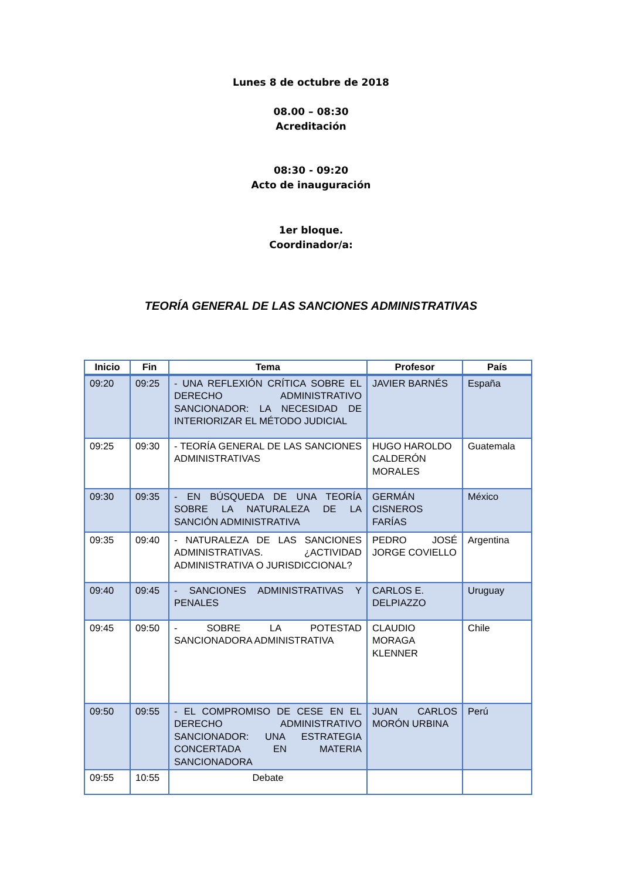Lunes 8 de octubre de 2018
08.00 – 08:30
Acreditación
08:30 - 09:20
Acto de inauguración
1er bloque.
Coordinador/a:
TEORÍA GENERAL DE LAS SANCIONES ADMINISTRATIVAS
| Inicio | Fin | Tema | Profesor | País |
| --- | --- | --- | --- | --- |
| 09:20 | 09:25 | - UNA REFLEXIÓN CRÍTICA SOBRE EL DERECHO ADMINISTRATIVO SANCIONADOR: LA NECESIDAD DE INTERIORIZAR EL MÉTODO JUDICIAL | JAVIER BARNÉS | España |
| 09:25 | 09:30 | - TEORÍA GENERAL DE LAS SANCIONES ADMINISTRATIVAS | HUGO HAROLDO CALDERÓN MORALES | Guatemala |
| 09:30 | 09:35 | - EN BÚSQUEDA DE UNA TEORÍA SOBRE LA NATURALEZA DE LA SANCIÓN ADMINISTRATIVA | GERMÁN CISNEROS FARÍAS | México |
| 09:35 | 09:40 | - NATURALEZA DE LAS SANCIONES ADMINISTRATIVAS. ¿ACTIVIDAD ADMINISTRATIVA O JURISDICCIONAL? | PEDRO JOSÉ JORGE COVIELLO | Argentina |
| 09:40 | 09:45 | - SANCIONES ADMINISTRATIVAS Y PENALES | CARLOS E. DELPIAZZO | Uruguay |
| 09:45 | 09:50 | - SOBRE LA POTESTAD SANCIONADORA ADMINISTRATIVA | CLAUDIO MORAGA KLENNER | Chile |
| 09:50 | 09:55 | - EL COMPROMISO DE CESE EN EL DERECHO ADMINISTRATIVO SANCIONADOR: UNA ESTRATEGIA CONCERTADA EN MATERIA SANCIONADORA | JUAN CARLOS MORÓN URBINA | Perú |
| 09:55 | 10:55 | Debate | | |